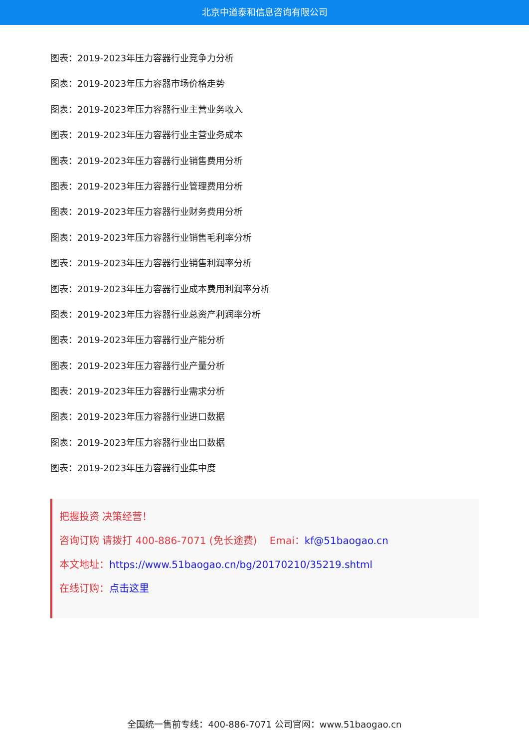北京中道泰和信息咨询有限公司
图表：2019-2023年压力容器行业竞争力分析
图表：2019-2023年压力容器市场价格走势
图表：2019-2023年压力容器行业主营业务收入
图表：2019-2023年压力容器行业主营业务成本
图表：2019-2023年压力容器行业销售费用分析
图表：2019-2023年压力容器行业管理费用分析
图表：2019-2023年压力容器行业财务费用分析
图表：2019-2023年压力容器行业销售毛利率分析
图表：2019-2023年压力容器行业销售利润率分析
图表：2019-2023年压力容器行业成本费用利润率分析
图表：2019-2023年压力容器行业总资产利润率分析
图表：2019-2023年压力容器行业产能分析
图表：2019-2023年压力容器行业产量分析
图表：2019-2023年压力容器行业需求分析
图表：2019-2023年压力容器行业进口数据
图表：2019-2023年压力容器行业出口数据
图表：2019-2023年压力容器行业集中度
把握投资 决策经营！
咨询订购 请拨打 400-886-7071 (免长途费) Emai：kf@51baogao.cn
本文地址：https://www.51baogao.cn/bg/20170210/35219.shtml
在线订购：点击这里
全国统一售前专线：400-886-7071 公司官网：www.51baogao.cn